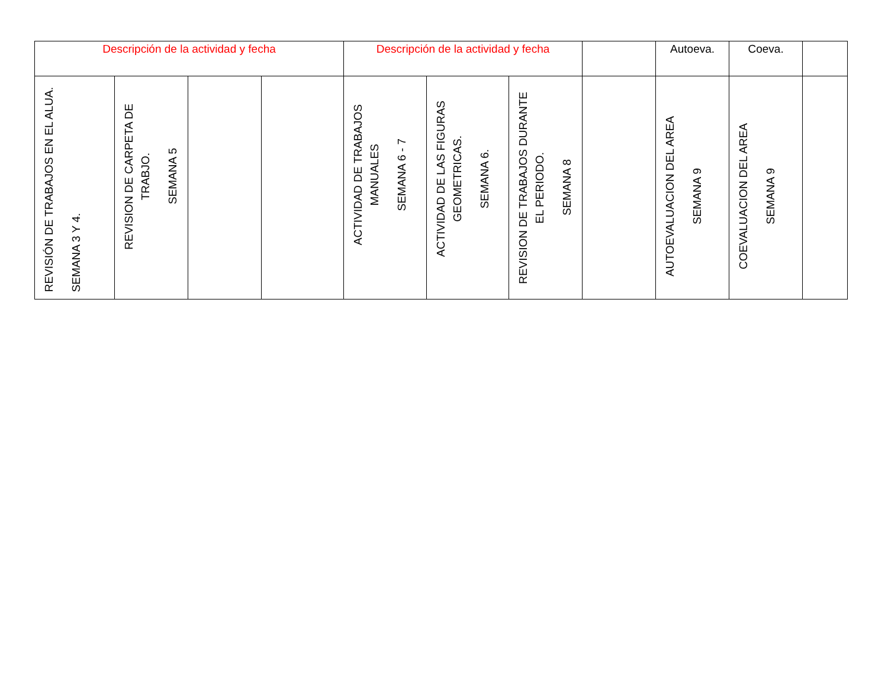| Descripción de la actividad y fecha | | | | Descripción de la actividad y fecha | | | | Autoeva. | Coeva. | |
| REVISIÓN DE TRABAJOS EN EL ALUA. SEMANA 3 Y 4. | REVISION DE CARPETA DE TRABJO. SEMANA 5 | | | ACTIVIDAD DE TRABAJOS MANUALES SEMANA 6 - 7 | ACTIVIDAD DE LAS FIGURAS GEOMETRICAS. SEMANA 6. | REVISION DE TRABAJOS DURANTE EL PERIODO. SEMANA 8 | | AUTOEVALUACION DEL AREA SEMANA 9 | COEVALUACION DEL AREA SEMANA 9 | |